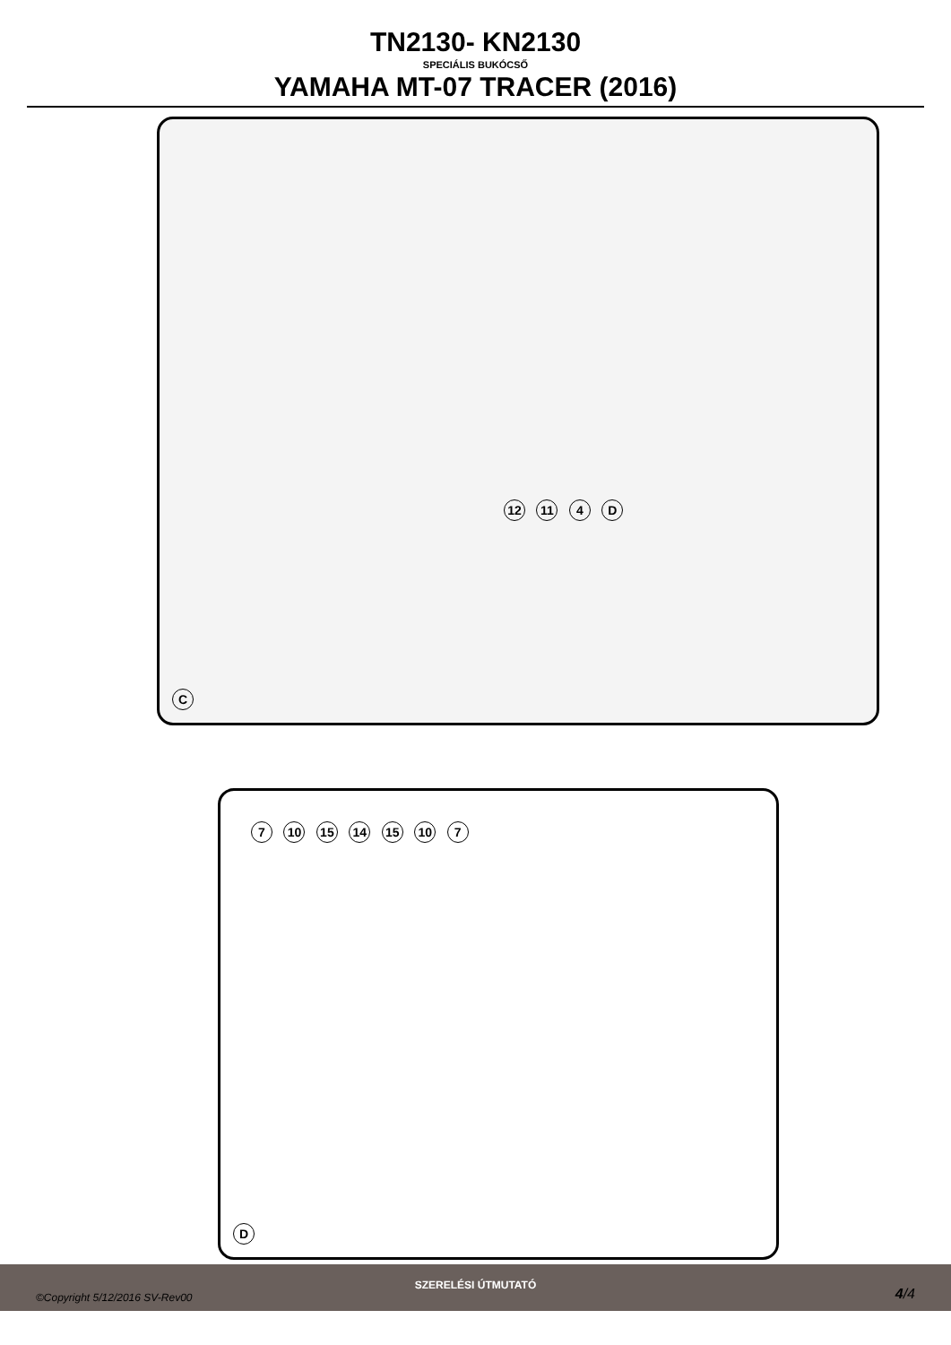TN2130- KN2130
SPECIÁLIS BUKÓCSŐ
YAMAHA MT-07 TRACER (2016)
12 11 4 D
C
7 10 15 14 15 10 7
D
SZERELÉSI ÚTMUTATÓ
©Copyright 5/12/2016 SV-Rev00 4/4